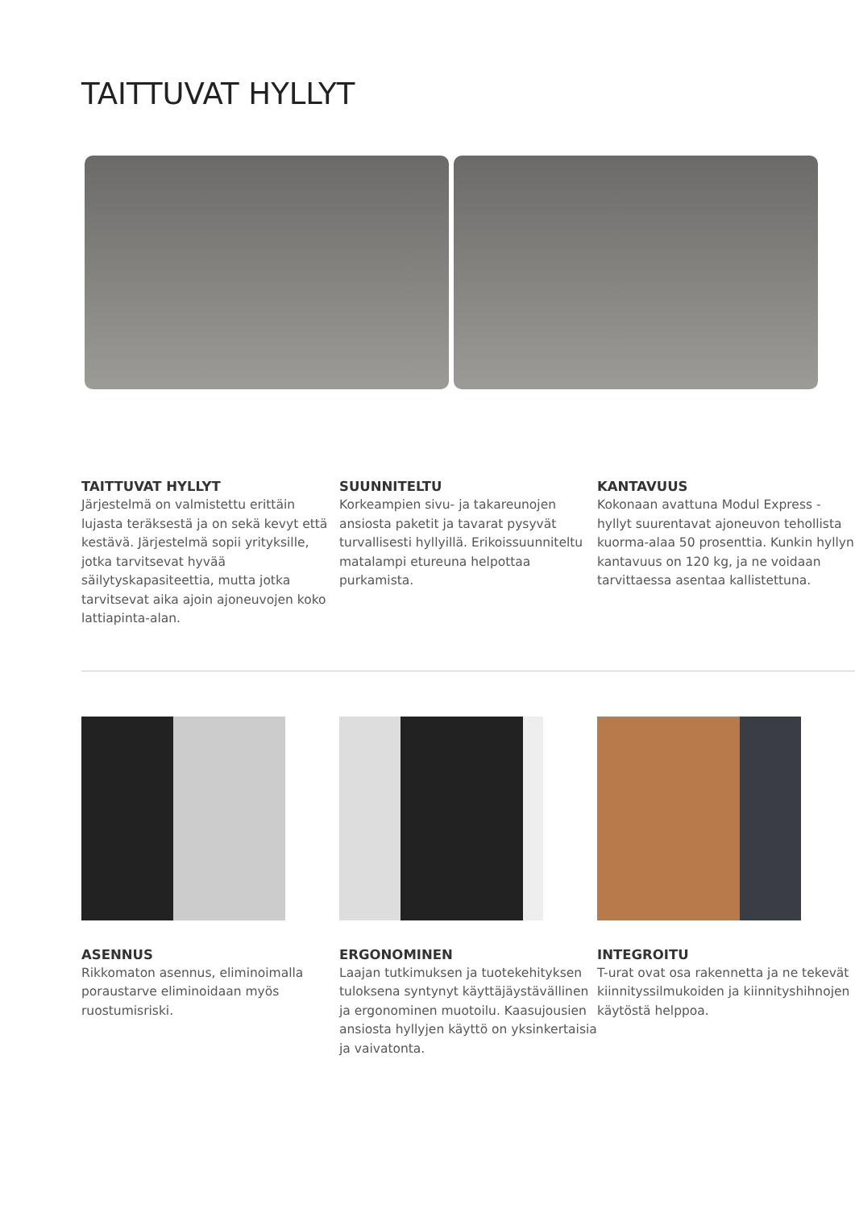TAITTUVAT HYLLYT
TAITTUVAT HYLLYT
Järjestelmä on valmistettu erittäin lujasta teräksestä ja on sekä kevyt että kestävä. Järjestelmä sopii yrityksille, jotka tarvitsevat hyvää säilytyskapasiteettia, mutta jotka tarvitsevat aika ajoin ajoneuvojen koko lattiapinta-alan.
SUUNNITELTU
Korkeampien sivu- ja takareunojen ansiosta paketit ja tavarat pysyvät turvallisesti hyllyillä. Erikoissuunniteltu matalampi etureuna helpottaa purkamista.
KANTAVUUS
Kokonaan avattuna Modul Express -hyllyt suurentavat ajoneuvon tehollista kuorma-alaa 50 prosenttia. Kunkin hyllyn kantavuus on 120 kg, ja ne voidaan tarvittaessa asentaa kallistettuna.
ASENNUS
Rikkomaton asennus, eliminoimalla poraustarve eliminoidaan myös ruostumisriski.
ERGONOMINEN
Laajan tutkimuksen ja tuotekehityksen tuloksena syntynyt käyttäjäystävällinen ja ergonominen muotoilu. Kaasujousien ansiosta hyllyjen käyttö on yksinkertaisia ja vaivatonta.
INTEGROITU
T-urat ovat osa rakennetta ja ne tekevät kiinnityssilmukoiden ja kiinnityshihnojen käytöstä helppoa.